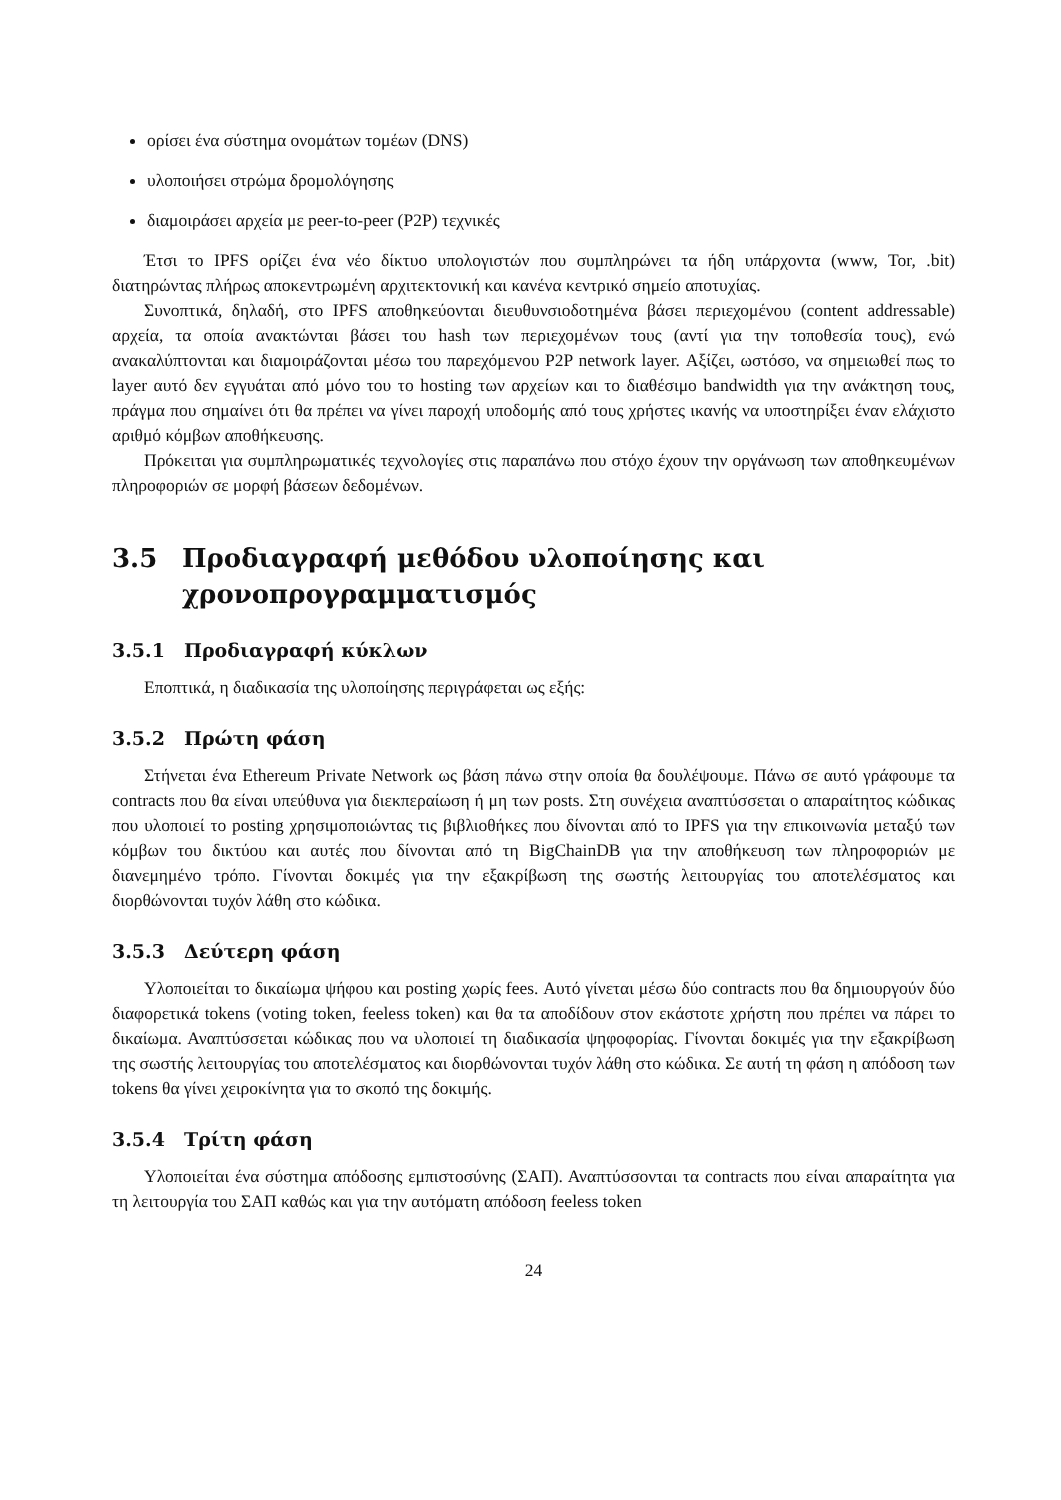ορίσει ένα σύστημα ονομάτων τομέων (DNS)
υλοποιήσει στρώμα δρομολόγησης
διαμοιράσει αρχεία με peer-to-peer (P2P) τεχνικές
Έτσι το IPFS ορίζει ένα νέο δίκτυο υπολογιστών που συμπληρώνει τα ήδη υπάρχοντα (www, Tor, .bit) διατηρώντας πλήρως αποκεντρωμένη αρχιτεκτονική και κανένα κεντρικό σημείο αποτυχίας.
Συνοπτικά, δηλαδή, στο IPFS αποθηκεύονται διευθυνσιοδοτημένα βάσει περιεχομένου (content addressable) αρχεία, τα οποία ανακτώνται βάσει του hash των περιεχομένων τους (αντί για την τοποθεσία τους), ενώ ανακαλύπτονται και διαμοιράζονται μέσω του παρεχόμενου P2P network layer. Αξίζει, ωστόσο, να σημειωθεί πως το layer αυτό δεν εγγυάται από μόνο του το hosting των αρχείων και το διαθέσιμο bandwidth για την ανάκτηση τους, πράγμα που σημαίνει ότι θα πρέπει να γίνει παροχή υποδομής από τους χρήστες ικανής να υποστηρίξει έναν ελάχιστο αριθμό κόμβων αποθήκευσης.
Πρόκειται για συμπληρωματικές τεχνολογίες στις παραπάνω που στόχο έχουν την οργάνωση των αποθηκευμένων πληροφοριών σε μορφή βάσεων δεδομένων.
3.5 Προδιαγραφή μεθόδου υλοποίησης και χρονοπρογραμματισμός
3.5.1 Προδιαγραφή κύκλων
Εποπτικά, η διαδικασία της υλοποίησης περιγράφεται ως εξής:
3.5.2 Πρώτη φάση
Στήνεται ένα Ethereum Private Network ως βάση πάνω στην οποία θα δουλέψουμε. Πάνω σε αυτό γράφουμε τα contracts που θα είναι υπεύθυνα για διεκπεραίωση ή μη των posts. Στη συνέχεια αναπτύσσεται ο απαραίτητος κώδικας που υλοποιεί το posting χρησιμοποιώντας τις βιβλιοθήκες που δίνονται από το IPFS για την επικοινωνία μεταξύ των κόμβων του δικτύου και αυτές που δίνονται από τη BigChainDB για την αποθήκευση των πληροφοριών με διανεμημένο τρόπο. Γίνονται δοκιμές για την εξακρίβωση της σωστής λειτουργίας του αποτελέσματος και διορθώνονται τυχόν λάθη στο κώδικα.
3.5.3 Δεύτερη φάση
Υλοποιείται το δικαίωμα ψήφου και posting χωρίς fees. Αυτό γίνεται μέσω δύο contracts που θα δημιουργούν δύο διαφορετικά tokens (voting token, feeless token) και θα τα αποδίδουν στον εκάστοτε χρήστη που πρέπει να πάρει το δικαίωμα. Αναπτύσσεται κώδικας που να υλοποιεί τη διαδικασία ψηφοφορίας. Γίνονται δοκιμές για την εξακρίβωση της σωστής λειτουργίας του αποτελέσματος και διορθώνονται τυχόν λάθη στο κώδικα. Σε αυτή τη φάση η απόδοση των tokens θα γίνει χειροκίνητα για το σκοπό της δοκιμής.
3.5.4 Τρίτη φάση
Υλοποιείται ένα σύστημα απόδοσης εμπιστοσύνης (ΣΑΠ). Αναπτύσσονται τα contracts που είναι απαραίτητα για τη λειτουργία του ΣΑΠ καθώς και για την αυτόματη απόδοση feeless token
24